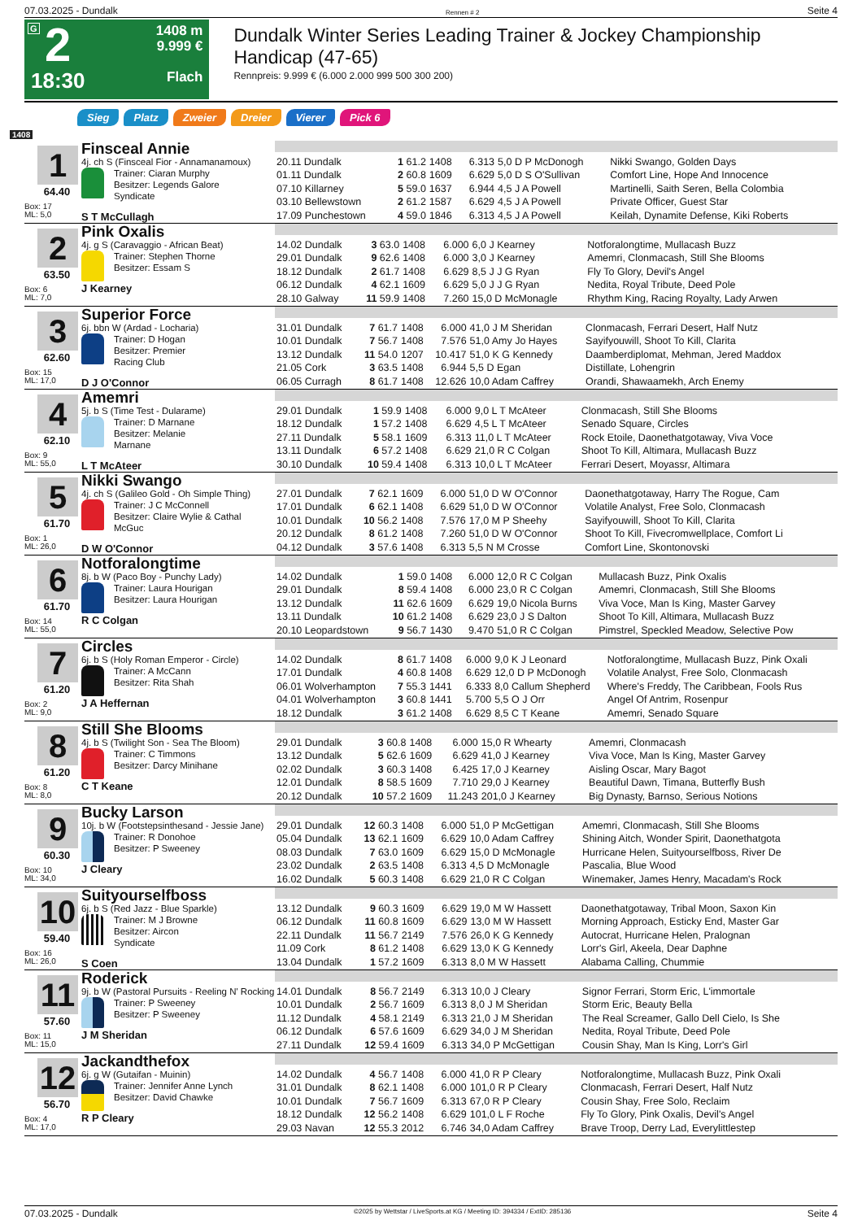07.03.2025 - Dundalk Rennen # 2 Seite 4
G 2
18:30
1408 m
9.999 €
Flach
Dundalk Winter Series Leading Trainer & Jockey Championship Handicap (47-65)
Rennpreis: 9.999 € (6.000 2.000 999 500 300 200)
Sieg Platz Zweier Dreier Vierer Pick 6
1408
1
64.40
Box: 17
ML: 5,0
Finsceal Annie
4j. ch S (Finsceal Fior - Annamanamoux)
Trainer: Ciaran Murphy
Besitzer: Legends Galore Syndicate
S T McCullagh
| 20.11 Dundalk | 1 61.2 | 1408 | 6.313 | 5,0 D P McDonogh | Nikki Swango, Golden Days |
| 01.11 Dundalk | 2 60.8 | 1609 | 6.629 | 5,0 D S O'Sullivan | Comfort Line, Hope And Innocence |
| 07.10 Killarney | 5 59.0 | 1637 | 6.944 | 4,5 J A Powell | Martinelli, Saith Seren, Bella Colombia |
| 03.10 Bellewstown | 2 61.2 | 1587 | 6.629 | 4,5 J A Powell | Private Officer, Guest Star |
| 17.09 Punchestown | 4 59.0 | 1846 | 6.313 | 4,5 J A Powell | Keilah, Dynamite Defense, Kiki Roberts |
2
63.50
Box: 6
ML: 7,0
Pink Oxalis
4j. g S (Caravaggio - African Beat)
Trainer: Stephen Thorne
Besitzer: Essam S
J Kearney
| 14.02 Dundalk | 3 63.0 | 1408 | 6.000 | 6,0 J Kearney | Notforalongtime, Mullacash Buzz |
| 29.01 Dundalk | 9 62.6 | 1408 | 6.000 | 3,0 J Kearney | Amemri, Clonmacash, Still She Blooms |
| 18.12 Dundalk | 2 61.7 | 1408 | 6.629 | 8,5 J J G Ryan | Fly To Glory, Devil's Angel |
| 06.12 Dundalk | 4 62.1 | 1609 | 6.629 | 5,0 J J G Ryan | Nedita, Royal Tribute, Deed Pole |
| 28.10 Galway | 11 59.9 | 1408 | 7.260 | 15,0 D McMonagle | Rhythm King, Racing Royalty, Lady Arwen |
3
62.60
Box: 15
ML: 17,0
Superior Force
6j. bbn W (Ardad - Locharia)
Trainer: D Hogan
Besitzer: Premier Racing Club
D J O'Connor
| 31.01 Dundalk | 7 61.7 | 1408 | 6.000 | 41,0 J M Sheridan | Clonmacash, Ferrari Desert, Half Nutz |
| 10.01 Dundalk | 7 56.7 | 1408 | 7.576 | 51,0 Amy Jo Hayes | Sayifyouwill, Shoot To Kill, Clarita |
| 13.12 Dundalk | 11 54.0 | 1207 | 10.417 | 51,0 K G Kennedy | Daamberdiplomat, Mehman, Jered Maddox |
| 21.05 Cork | 3 63.5 | 1408 | 6.944 | 5,5 D Egan | Distillate, Lohengrin |
| 06.05 Curragh | 8 61.7 | 1408 | 12.626 | 10,0 Adam Caffrey | Orandi, Shawaamekh, Arch Enemy |
4
62.10
Box: 9
ML: 55,0
Amemri
5j. b S (Time Test - Dularame)
Trainer: D Marnane
Besitzer: Melanie Marnane
L T McAteer
| 29.01 Dundalk | 1 59.9 | 1408 | 6.000 | 9,0 L T McAteer | Clonmacash, Still She Blooms |
| 18.12 Dundalk | 1 57.2 | 1408 | 6.629 | 4,5 L T McAteer | Senado Square, Circles |
| 27.11 Dundalk | 5 58.1 | 1609 | 6.313 | 11,0 L T McAteer | Rock Etoile, Daonethatgotaway, Viva Voce |
| 13.11 Dundalk | 6 57.2 | 1408 | 6.629 | 21,0 R C Colgan | Shoot To Kill, Altimara, Mullacash Buzz |
| 30.10 Dundalk | 10 59.4 | 1408 | 6.313 | 10,0 L T McAteer | Ferrari Desert, Moyassr, Altimara |
5
61.70
Box: 1
ML: 26,0
Nikki Swango
4j. ch S (Galileo Gold - Oh Simple Thing)
Trainer: J C McConnell
Besitzer: Claire Wylie & Cathal McGuc
D W O'Connor
| 27.01 Dundalk | 7 62.1 | 1609 | 6.000 | 51,0 D W O'Connor | Daonethatgotaway, Harry The Rogue, Cam |
| 17.01 Dundalk | 6 62.1 | 1408 | 6.629 | 51,0 D W O'Connor | Volatile Analyst, Free Solo, Clonmacash |
| 10.01 Dundalk | 10 56.2 | 1408 | 7.576 | 17,0 M P Sheehy | Sayifyouwill, Shoot To Kill, Clarita |
| 20.12 Dundalk | 8 61.2 | 1408 | 7.260 | 51,0 D W O'Connor | Shoot To Kill, Fivecromwellplace, Comfort Li |
| 04.12 Dundalk | 3 57.6 | 1408 | 6.313 | 5,5 N M Crosse | Comfort Line, Skontonovski |
6
61.70
Box: 14
ML: 55,0
Notforalongtime
8j. b W (Paco Boy - Punchy Lady)
Trainer: Laura Hourigan
Besitzer: Laura Hourigan
R C Colgan
| 14.02 Dundalk | 1 59.0 | 1408 | 6.000 | 12,0 R C Colgan | Mullacash Buzz, Pink Oxalis |
| 29.01 Dundalk | 8 59.4 | 1408 | 6.000 | 23,0 R C Colgan | Amemri, Clonmacash, Still She Blooms |
| 13.12 Dundalk | 11 62.6 | 1609 | 6.629 | 19,0 Nicola Burns | Viva Voce, Man Is King, Master Garvey |
| 13.11 Dundalk | 10 61.2 | 1408 | 6.629 | 23,0 J S Dalton | Shoot To Kill, Altimara, Mullacash Buzz |
| 20.10 Leopardstown | 9 56.7 | 1430 | 9.470 | 51,0 R C Colgan | Pimstrel, Speckled Meadow, Selective Pow |
7
61.20
Box: 2
ML: 9,0
Circles
6j. b S (Holy Roman Emperor - Circle)
Trainer: A McCann
Besitzer: Rita Shah
J A Heffernan
| 14.02 Dundalk | 8 61.7 | 1408 | 6.000 | 9,0 K J Leonard | Notforalongtime, Mullacash Buzz, Pink Oxali |
| 17.01 Dundalk | 4 60.8 | 1408 | 6.629 | 12,0 D P McDonogh | Volatile Analyst, Free Solo, Clonmacash |
| 06.01 Wolverhampton | 7 55.3 | 1441 | 6.333 | 8,0 Callum Shepherd | Where's Freddy, The Caribbean, Fools Rus |
| 04.01 Wolverhampton | 3 60.8 | 1441 | 5.700 | 5,5 O J Orr | Angel Of Antrim, Rosenpur |
| 18.12 Dundalk | 3 61.2 | 1408 | 6.629 | 8,5 C T Keane | Amemri, Senado Square |
8
61.20
Box: 8
ML: 8,0
Still She Blooms
4j. b S (Twilight Son - Sea The Bloom)
Trainer: C Timmons
Besitzer: Darcy Minihane
C T Keane
| 29.01 Dundalk | 3 60.8 | 1408 | 6.000 | 15,0 R Whearty | Amemri, Clonmacash |
| 13.12 Dundalk | 5 62.6 | 1609 | 6.629 | 41,0 J Kearney | Viva Voce, Man Is King, Master Garvey |
| 02.02 Dundalk | 3 60.3 | 1408 | 6.425 | 17,0 J Kearney | Aisling Oscar, Mary Bagot |
| 12.01 Dundalk | 8 58.5 | 1609 | 7.710 | 29,0 J Kearney | Beautiful Dawn, Timana, Butterfly Bush |
| 20.12 Dundalk | 10 57.2 | 1609 | 11.243 | 201,0 J Kearney | Big Dynasty, Barnso, Serious Notions |
9
60.30
Box: 10
ML: 34,0
Bucky Larson
10j. b W (Footstepsinthesand - Jessie Jane)
Trainer: R Donohoe
Besitzer: P Sweeney
J Cleary
| 29.01 Dundalk | 12 60.3 | 1408 | 6.000 | 51,0 P McGettigan | Amemri, Clonmacash, Still She Blooms |
| 05.04 Dundalk | 13 62.1 | 1609 | 6.629 | 10,0 Adam Caffrey | Shining Aitch, Wonder Spirit, Daonethatgota |
| 08.03 Dundalk | 7 63.0 | 1609 | 6.629 | 15,0 D McMonagle | Hurricane Helen, Suityourselfboss, River De |
| 23.02 Dundalk | 2 63.5 | 1408 | 6.313 | 4,5 D McMonagle | Pascalia, Blue Wood |
| 16.02 Dundalk | 5 60.3 | 1408 | 6.629 | 21,0 R C Colgan | Winemaker, James Henry, Macadam's Rock |
10
59.40
Box: 16
ML: 26,0
Suityourselfboss
6j. b S (Red Jazz - Blue Sparkle)
Trainer: M J Browne
Besitzer: Aircon Syndicate
S Coen
| 13.12 Dundalk | 9 60.3 | 1609 | 6.629 | 19,0 M W Hassett | Daonethatgotaway, Tribal Moon, Saxon Kin |
| 06.12 Dundalk | 11 60.8 | 1609 | 6.629 | 13,0 M W Hassett | Morning Approach, Esticky End, Master Gar |
| 22.11 Dundalk | 11 56.7 | 2149 | 7.576 | 26,0 K G Kennedy | Autocrat, Hurricane Helen, Pralognan |
| 11.09 Cork | 8 61.2 | 1408 | 6.629 | 13,0 K G Kennedy | Lorr's Girl, Akeela, Dear Daphne |
| 13.04 Dundalk | 1 57.2 | 1609 | 6.313 | 8,0 M W Hassett | Alabama Calling, Chummie |
11
57.60
Box: 11
ML: 15,0
Roderick
9j. b W (Pastoral Pursuits - Reeling N' Rocking
Trainer: P Sweeney
Besitzer: P Sweeney
J M Sheridan
| 14.01 Dundalk | 8 56.7 | 2149 | 6.313 | 10,0 J Cleary | Signor Ferrari, Storm Eric, L'immortale |
| 10.01 Dundalk | 2 56.7 | 1609 | 6.313 | 8,0 J M Sheridan | Storm Eric, Beauty Bella |
| 11.12 Dundalk | 4 58.1 | 2149 | 6.313 | 21,0 J M Sheridan | The Real Screamer, Gallo Dell Cielo, Is She |
| 06.12 Dundalk | 6 57.6 | 1609 | 6.629 | 34,0 J M Sheridan | Nedita, Royal Tribute, Deed Pole |
| 27.11 Dundalk | 12 59.4 | 1609 | 6.313 | 34,0 P McGettigan | Cousin Shay, Man Is King, Lorr's Girl |
12
56.70
Box: 4
ML: 17,0
Jackandthefox
6j. g W (Gutaifan - Muinin)
Trainer: Jennifer Anne Lynch
Besitzer: David Chawke
R P Cleary
| 14.02 Dundalk | 4 56.7 | 1408 | 6.000 | 41,0 R P Cleary | Notforalongtime, Mullacash Buzz, Pink Oxali |
| 31.01 Dundalk | 8 62.1 | 1408 | 6.000 | 101,0 R P Cleary | Clonmacash, Ferrari Desert, Half Nutz |
| 10.01 Dundalk | 7 56.7 | 1609 | 6.313 | 67,0 R P Cleary | Cousin Shay, Free Solo, Reclaim |
| 18.12 Dundalk | 12 56.2 | 1408 | 6.629 | 101,0 L F Roche | Fly To Glory, Pink Oxalis, Devil's Angel |
| 29.03 Navan | 12 55.3 | 2012 | 6.746 | 34,0 Adam Caffrey | Brave Troop, Derry Lad, Everylittlestep |
07.03.2025 - Dundalk ©2025 by Wettstar / LiveSports.at KG / Meeting ID: 394334 / ExtID: 285136 Seite 4